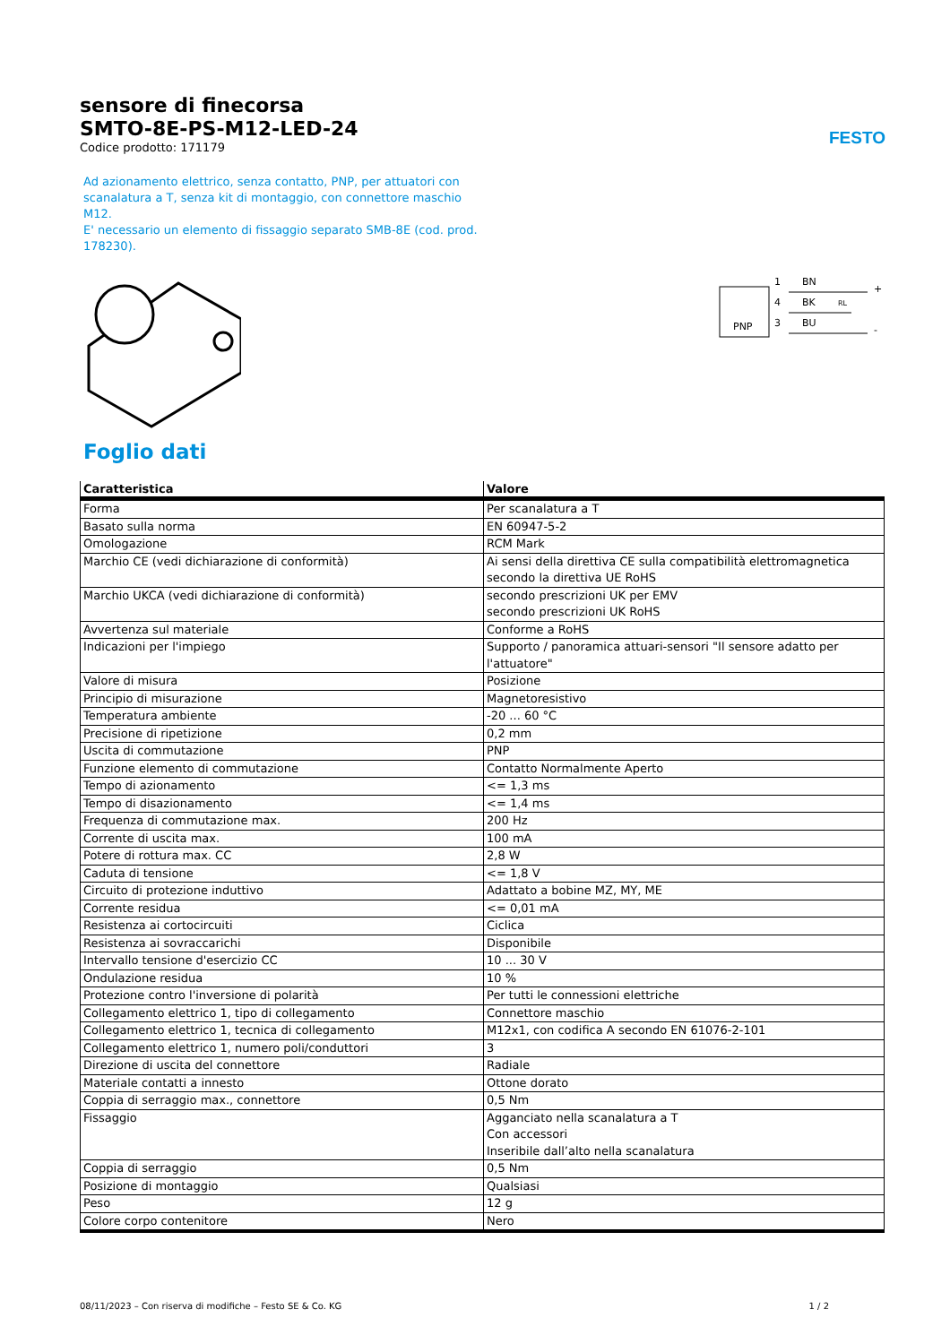FESTO
sensore di finecorsa
SMTO-8E-PS-M12-LED-24
Codice prodotto: 171179
Ad azionamento elettrico, senza contatto, PNP, per attuatori con scanalatura a T, senza kit di montaggio, con connettore maschio M12.
E' necessario un elemento di fissaggio separato SMB-8E (cod. prod. 178230).
PNP
1
4
3
BN
BK
BU
RL
+
-
Foglio dati
| Caratteristica | Valore |
| --- | --- |
| Forma | Per scanalatura a T |
| Basato sulla norma | EN 60947-5-2 |
| Omologazione | RCM Mark |
| Marchio CE (vedi dichiarazione di conformità) | Ai sensi della direttiva CE sulla compatibilità elettromagnetica secondo la direttiva UE RoHS |
| Marchio UKCA (vedi dichiarazione di conformità) | secondo prescrizioni UK per EMV secondo prescrizioni UK RoHS |
| Avvertenza sul materiale | Conforme a RoHS |
| Indicazioni per l'impiego | Supporto / panoramica attuari-sensori "Il sensore adatto per l'attuatore" |
| Valore di misura | Posizione |
| Principio di misurazione | Magnetoresistivo |
| Temperatura ambiente | -20 ... 60 °C |
| Precisione di ripetizione | 0,2 mm |
| Uscita di commutazione | PNP |
| Funzione elemento di commutazione | Contatto Normalmente Aperto |
| Tempo di azionamento | <= 1,3 ms |
| Tempo di disazionamento | <= 1,4 ms |
| Frequenza di commutazione max. | 200 Hz |
| Corrente di uscita max. | 100 mA |
| Potere di rottura max. CC | 2,8 W |
| Caduta di tensione | <= 1,8 V |
| Circuito di protezione induttivo | Adattato a bobine MZ, MY, ME |
| Corrente residua | <= 0,01 mA |
| Resistenza ai cortocircuiti | Ciclica |
| Resistenza ai sovraccarichi | Disponibile |
| Intervallo tensione d'esercizio CC | 10 ... 30 V |
| Ondulazione residua | 10 % |
| Protezione contro l'inversione di polarità | Per tutti le connessioni elettriche |
| Collegamento elettrico 1, tipo di collegamento | Connettore maschio |
| Collegamento elettrico 1, tecnica di collegamento | M12x1, con codifica A secondo EN 61076-2-101 |
| Collegamento elettrico 1, numero poli/conduttori | 3 |
| Direzione di uscita del connettore | Radiale |
| Materiale contatti a innesto | Ottone dorato |
| Coppia di serraggio max., connettore | 0,5 Nm |
| Fissaggio | Agganciato nella scanalatura a T Con accessori Inseribile dall’alto nella scanalatura |
| Coppia di serraggio | 0,5 Nm |
| Posizione di montaggio | Qualsiasi |
| Peso | 12 g |
| Colore corpo contenitore | Nero |
08/11/2023 – Con riserva di modifiche – Festo SE & Co. KG 1 / 2